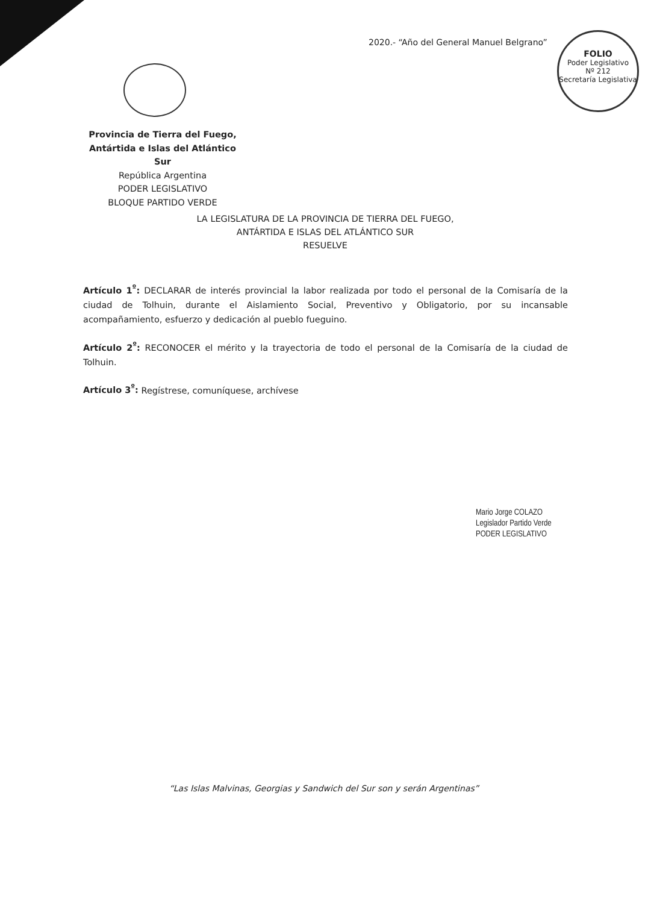2020.- “Año del General Manuel Belgrano”
FOLIO
Poder Legislativo
Nº 212
Secretaría Legislativa
Provincia de Tierra del Fuego,
Antártida e Islas del Atlántico Sur
República Argentina
PODER LEGISLATIVO
BLOQUE PARTIDO VERDE
LA LEGISLATURA DE LA PROVINCIA DE TIERRA DEL FUEGO,
ANTÁRTIDA E ISLAS DEL ATLÁNTICO SUR
RESUELVE
Artículo 1<sup>º</sup>: DECLARAR de interés provincial la labor realizada por todo el personal de la Comisaría de la ciudad de Tolhuin, durante el Aislamiento Social, Preventivo y Obligatorio, por su incansable acompañamiento, esfuerzo y dedicación al pueblo fueguino.
Artículo 2<sup>º</sup>: RECONOCER el mérito y la trayectoria de todo el personal de la Comisaría de la ciudad de Tolhuin.
Artículo 3<sup>º</sup>: Regístrese, comuníquese, archívese
Mario Jorge COLAZO
Legislador Partido Verde
PODER LEGISLATIVO
“Las Islas Malvinas, Georgias y Sandwich del Sur son y serán Argentinas”